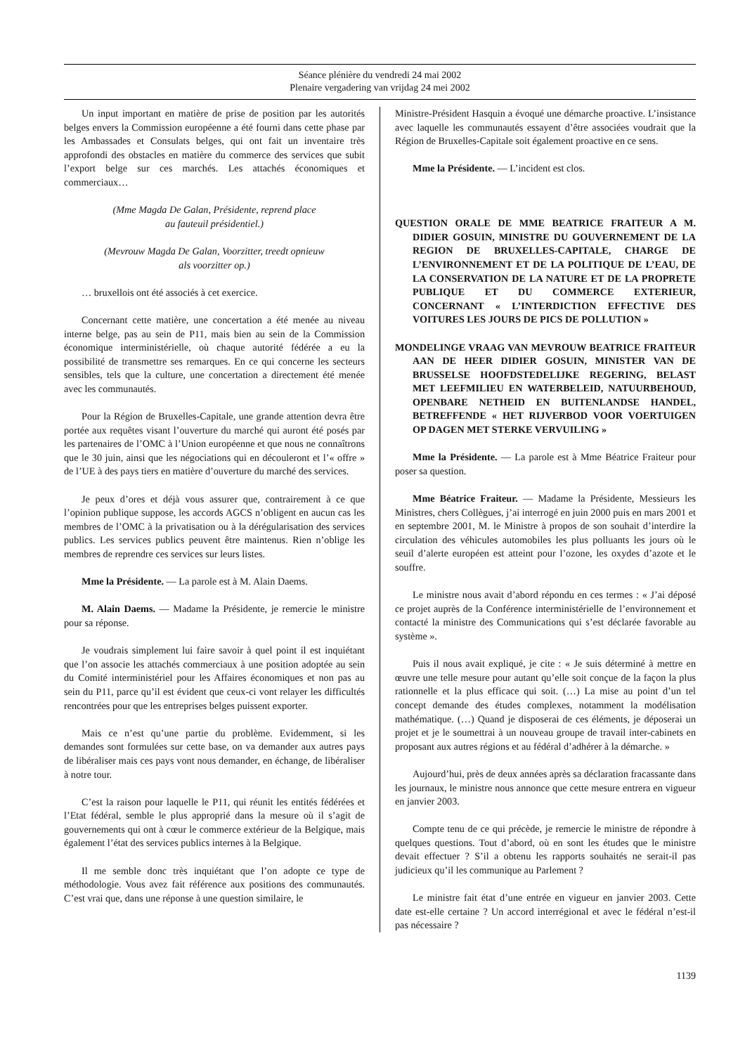Séance plénière du vendredi 24 mai 2002
Plenaire vergadering van vrijdag 24 mei 2002
Un input important en matière de prise de position par les autorités belges envers la Commission européenne a été fourni dans cette phase par les Ambassades et Consulats belges, qui ont fait un inventaire très approfondi des obstacles en matière du commerce des services que subit l’export belge sur ces marchés. Les attachés économiques et commerciaux…
(Mme Magda De Galan, Présidente, reprend place
au fauteuil présidentiel.)
(Mevrouw Magda De Galan, Voorzitter, treedt opnieuw
als voorzitter op.)
… bruxellois ont été associés à cet exercice.
Concernant cette matière, une concertation a été menée au niveau interne belge, pas au sein de P11, mais bien au sein de la Commission économique interministérielle, où chaque autorité fédérée a eu la possibilité de transmettre ses remarques. En ce qui concerne les secteurs sensibles, tels que la culture, une concertation a directement été menée avec les communautés.
Pour la Région de Bruxelles-Capitale, une grande attention devra être portée aux requêtes visant l’ouverture du marché qui auront été posés par les partenaires de l’OMC à l’Union européenne et que nous ne connaîtrons que le 30 juin, ainsi que les négociations qui en découleront et l’« offre » de l’UE à des pays tiers en matière d’ouverture du marché des services.
Je peux d’ores et déjà vous assurer que, contrairement à ce que l’opinion publique suppose, les accords AGCS n’obligent en aucun cas les membres de l’OMC à la privatisation ou à la dérégularisation des services publics. Les services publics peuvent être maintenus. Rien n’oblige les membres de reprendre ces services sur leurs listes.
Mme la Présidente. — La parole est à M. Alain Daems.
M. Alain Daems. — Madame la Présidente, je remercie le ministre pour sa réponse.
Je voudrais simplement lui faire savoir à quel point il est inquiétant que l’on associe les attachés commerciaux à une position adoptée au sein du Comité interministériel pour les Affaires économiques et non pas au sein du P11, parce qu’il est évident que ceux-ci vont relayer les difficultés rencontrées pour que les entreprises belges puissent exporter.
Mais ce n’est qu’une partie du problème. Evidemment, si les demandes sont formulées sur cette base, on va demander aux autres pays de libéraliser mais ces pays vont nous demander, en échange, de libéraliser à notre tour.
C’est la raison pour laquelle le P11, qui réunit les entités fédérées et l’Etat fédéral, semble le plus approprié dans la mesure où il s’agit de gouvernements qui ont à cœur le commerce extérieur de la Belgique, mais également l’état des services publics internes à la Belgique.
Il me semble donc très inquiétant que l’on adopte ce type de méthodologie. Vous avez fait référence aux positions des communautés. C’est vrai que, dans une réponse à une question similaire, le
Ministre-Président Hasquin a évoqué une démarche proactive. L’insistance avec laquelle les communautés essayent d’être associées voudrait que la Région de Bruxelles-Capitale soit également proactive en ce sens.
Mme la Présidente. — L’incident est clos.
QUESTION ORALE DE MME BEATRICE FRAITEUR A M. DIDIER GOSUIN, MINISTRE DU GOUVERNEMENT DE LA REGION DE BRUXELLES-CAPITALE, CHARGE DE L’ENVIRONNEMENT ET DE LA POLITIQUE DE L’EAU, DE LA CONSERVATION DE LA NATURE ET DE LA PROPRETE PUBLIQUE ET DU COMMERCE EXTERIEUR, CONCERNANT « L’INTERDICTION EFFECTIVE DES VOITURES LES JOURS DE PICS DE POLLUTION »
MONDELINGE VRAAG VAN MEVROUW BEATRICE FRAITEUR AAN DE HEER DIDIER GOSUIN, MINISTER VAN DE BRUSSELSE HOOFDSTEDELIJKE REGERING, BELAST MET LEEFMILIEU EN WATERBELEID, NATUURBEHOUD, OPENBARE NETHEID EN BUITENLANDSE HANDEL, BETREFFENDE « HET RIJVERBOD VOOR VOERTUIGEN OP DAGEN MET STERKE VERVUILING »
Mme la Présidente. — La parole est à Mme Béatrice Fraiteur pour poser sa question.
Mme Béatrice Fraiteur. — Madame la Présidente, Messieurs les Ministres, chers Collègues, j’ai interrogé en juin 2000 puis en mars 2001 et en septembre 2001, M. le Ministre à propos de son souhait d’interdire la circulation des véhicules automobiles les plus polluants les jours où le seuil d’alerte européen est atteint pour l’ozone, les oxydes d’azote et le souffre.
Le ministre nous avait d’abord répondu en ces termes : « J’ai déposé ce projet auprès de la Conférence interministérielle de l’environnement et contacté la ministre des Communications qui s’est déclarée favorable au système ».
Puis il nous avait expliqué, je cite : « Je suis déterminé à mettre en œuvre une telle mesure pour autant qu’elle soit conçue de la façon la plus rationnelle et la plus efficace qui soit. (…) La mise au point d’un tel concept demande des études complexes, notamment la modélisation mathématique. (…) Quand je disposerai de ces éléments, je déposerai un projet et je le soumettrai à un nouveau groupe de travail inter-cabinets en proposant aux autres régions et au fédéral d’adhérer à la démarche. »
Aujourd’hui, près de deux années après sa déclaration fracassante dans les journaux, le ministre nous annonce que cette mesure entrera en vigueur en janvier 2003.
Compte tenu de ce qui précède, je remercie le ministre de répondre à quelques questions. Tout d’abord, où en sont les études que le ministre devait effectuer ? S’il a obtenu les rapports souhaités ne serait-il pas judicieux qu’il les communique au Parlement ?
Le ministre fait état d’une entrée en vigueur en janvier 2003. Cette date est-elle certaine ? Un accord interrégional et avec le fédéral n’est-il pas nécessaire ?
1139